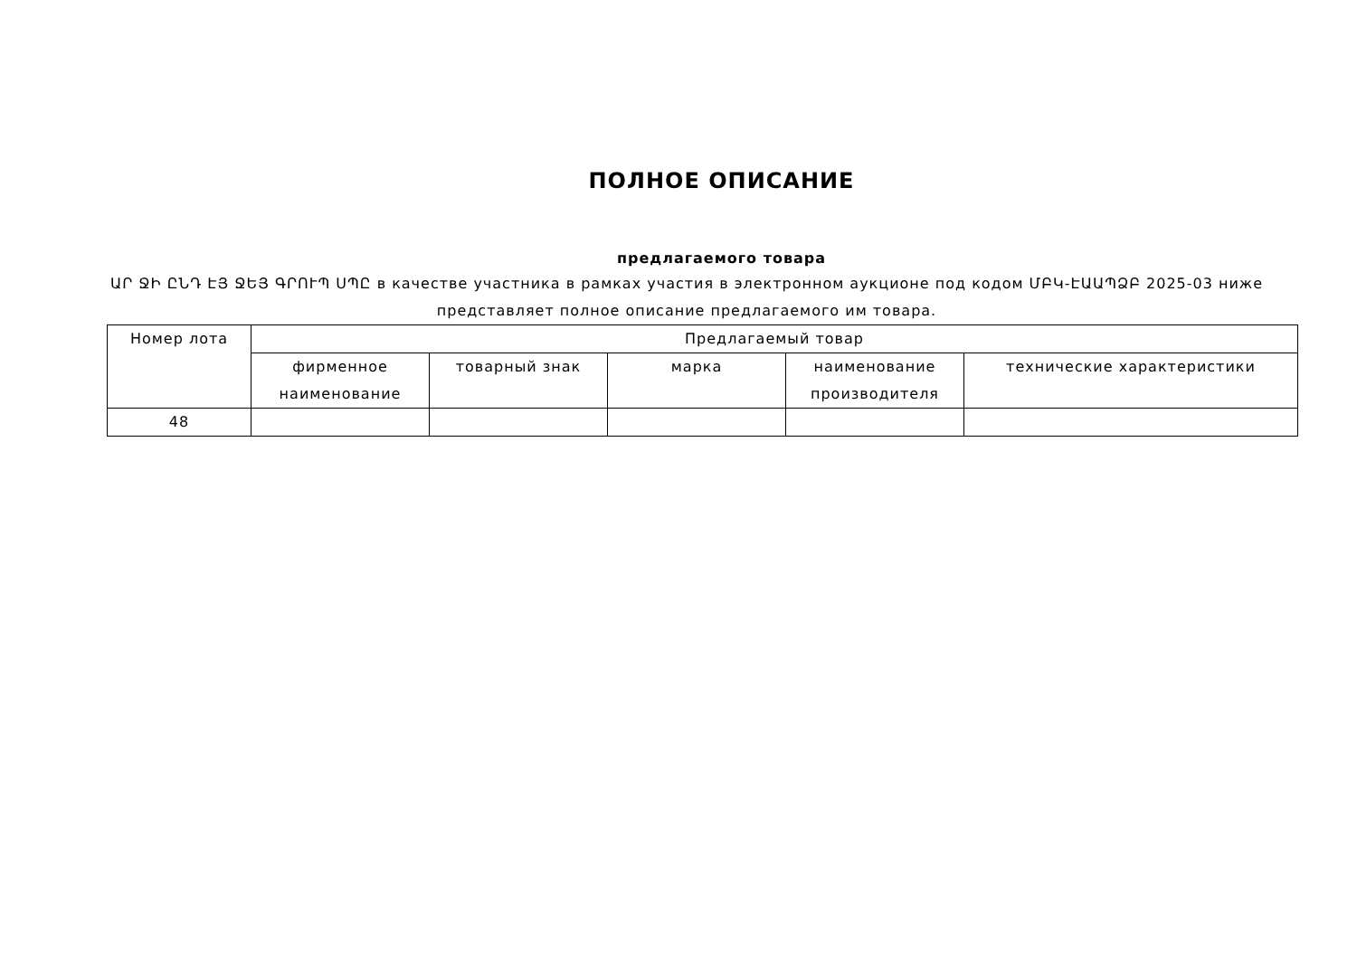ПОЛНОЕ ОПИСАНИЕ
предлагаемого товара
ԱՐ ՋԻ ԸՆԴ ԷՅ ՋԵՅ ԳՐՈՒՊ ՍՊԸ в качестве участника в рамках участия в электронном аукционе под кодом ՄԲԿ-ԷԱԱՊՁԲ 2025-03 ниже представляет полное описание предлагаемого им товара.
| Номер лота | Предлагаемый товар | | | | |
| --- | --- | --- | --- | --- | --- |
| | фирменное наименование | товарный знак | марка | наименование производителя | технические характеристики |
| 48 | | | | | |